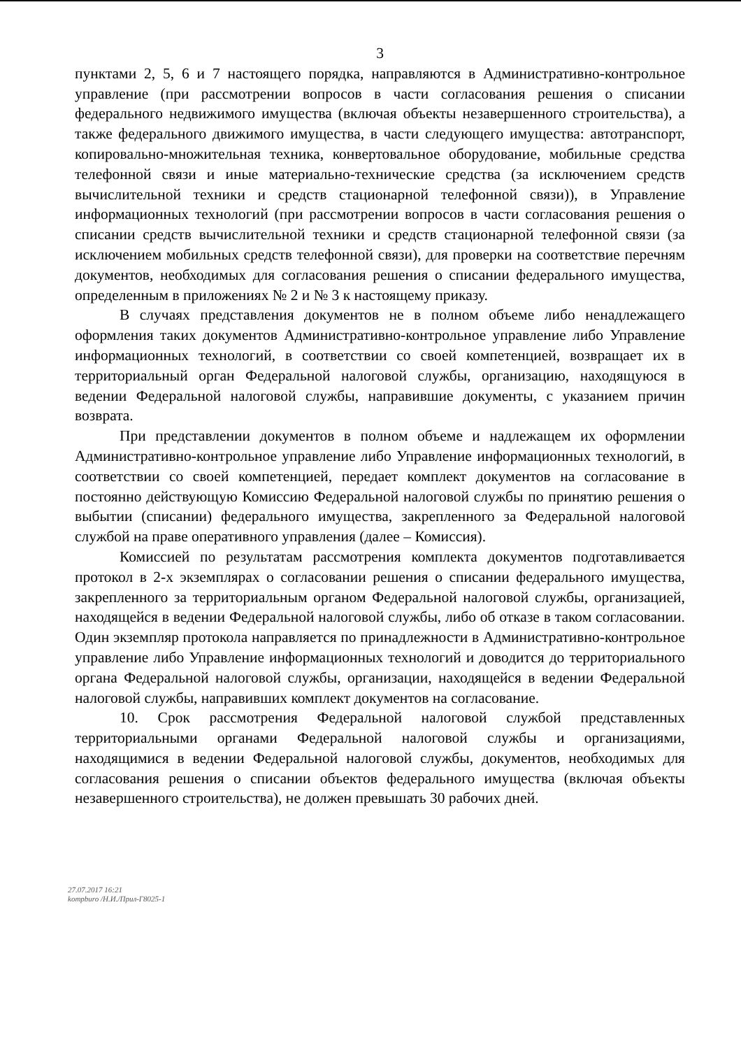3
пунктами 2, 5, 6 и 7 настоящего порядка, направляются в Административно-контрольное управление (при рассмотрении вопросов в части согласования решения о списании федерального недвижимого имущества (включая объекты незавершенного строительства), а также федерального движимого имущества, в части следующего имущества: автотранспорт, копировально-множительная техника, конвертовальное оборудование, мобильные средства телефонной связи и иные материально-технические средства (за исключением средств вычислительной техники и средств стационарной телефонной связи)), в Управление информационных технологий (при рассмотрении вопросов в части согласования решения о списании средств вычислительной техники и средств стационарной телефонной связи (за исключением мобильных средств телефонной связи), для проверки на соответствие перечням документов, необходимых для согласования решения о списании федерального имущества, определенным в приложениях № 2 и № 3 к настоящему приказу.
В случаях представления документов не в полном объеме либо ненадлежащего оформления таких документов Административно-контрольное управление либо Управление информационных технологий, в соответствии со своей компетенцией, возвращает их в территориальный орган Федеральной налоговой службы, организацию, находящуюся в ведении Федеральной налоговой службы, направившие документы, с указанием причин возврата.
При представлении документов в полном объеме и надлежащем их оформлении Административно-контрольное управление либо Управление информационных технологий, в соответствии со своей компетенцией, передает комплект документов на согласование в постоянно действующую Комиссию Федеральной налоговой службы по принятию решения о выбытии (списании) федерального имущества, закрепленного за Федеральной налоговой службой на праве оперативного управления (далее – Комиссия).
Комиссией по результатам рассмотрения комплекта документов подготавливается протокол в 2-х экземплярах о согласовании решения о списании федерального имущества, закрепленного за территориальным органом Федеральной налоговой службы, организацией, находящейся в ведении Федеральной налоговой службы, либо об отказе в таком согласовании. Один экземпляр протокола направляется по принадлежности в Административно-контрольное управление либо Управление информационных технологий и доводится до территориального органа Федеральной налоговой службы, организации, находящейся в ведении Федеральной налоговой службы, направивших комплект документов на согласование.
10. Срок рассмотрения Федеральной налоговой службой представленных территориальными органами Федеральной налоговой службы и организациями, находящимися в ведении Федеральной налоговой службы, документов, необходимых для согласования решения о списании объектов федерального имущества (включая объекты незавершенного строительства), не должен превышать 30 рабочих дней.
27.07.2017 16:21
kompburo /Н.И./Прил-Г8025-1